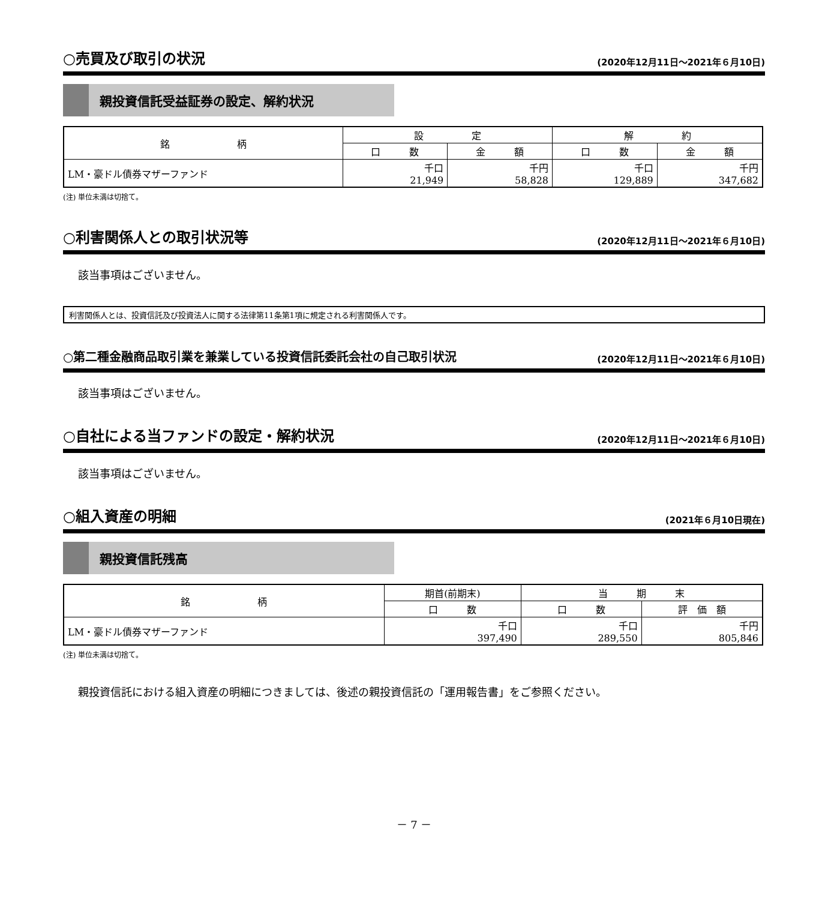○売買及び取引の状況 (2020年12月11日～2021年６月10日)
親投資信託受益証券の設定、解約状況
| 銘 柄 | 設 定 | | 解 約 | |
| --- | --- | --- | --- | --- |
| | 口 数 | 金 額 | 口 数 | 金 額 |
| LM・豪ドル債券マザーファンド | 千口 21,949 | 千円 58,828 | 千口 129,889 | 千円 347,682 |
(注) 単位未満は切捨て。
○利害関係人との取引状況等 (2020年12月11日～2021年６月10日)
該当事項はございません。
利害関係人とは、投資信託及び投資法人に関する法律第11条第1項に規定される利害関係人です。
○第二種金融商品取引業を兼業している投資信託委託会社の自己取引状況 (2020年12月11日～2021年６月10日)
該当事項はございません。
○自社による当ファンドの設定・解約状況 (2020年12月11日～2021年６月10日)
該当事項はございません。
○組入資産の明細 (2021年６月10日現在)
親投資信託残高
| 銘 柄 | 期首(前期末) | 当 期 末 | |
| --- | --- | --- | --- |
| | 口 数 | 口 数 | 評 価 額 |
| LM・豪ドル債券マザーファンド | 千口 397,490 | 千口 289,550 | 千円 805,846 |
(注) 単位未満は切捨て。
親投資信託における組入資産の明細につきましては、後述の親投資信託の「運用報告書」をご参照ください。
－ 7 －